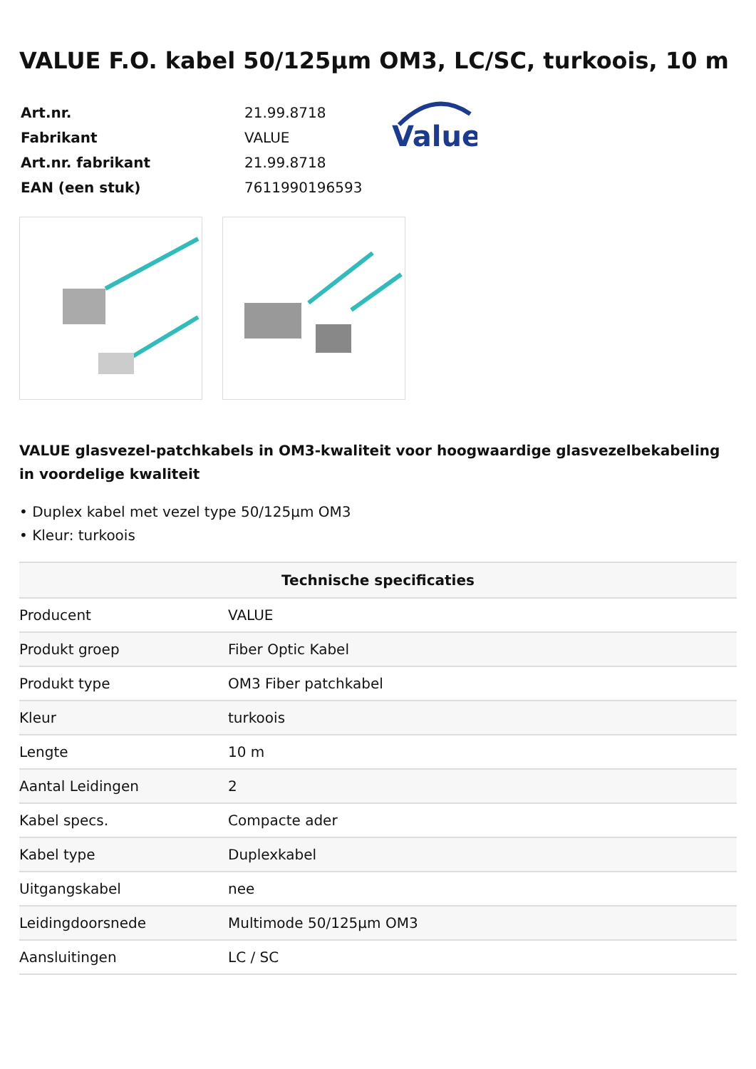VALUE F.O. kabel 50/125µm OM3, LC/SC, turkoois, 10 m
| Art.nr. | 21.99.8718 |
| Fabrikant | VALUE |
| Art.nr. fabrikant | 21.99.8718 |
| EAN (een stuk) | 7611990196593 |
Value
VALUE glasvezel-patchkabels in OM3-kwaliteit voor hoogwaardige glasvezelbekabeling in voordelige kwaliteit
• Duplex kabel met vezel type 50/125µm OM3
• Kleur: turkoois
| Technische specificaties | |
| --- | --- |
| Producent | VALUE |
| Produkt groep | Fiber Optic Kabel |
| Produkt type | OM3 Fiber patchkabel |
| Kleur | turkoois |
| Lengte | 10 m |
| Aantal Leidingen | 2 |
| Kabel specs. | Compacte ader |
| Kabel type | Duplexkabel |
| Uitgangskabel | nee |
| Leidingdoorsnede | Multimode 50/125µm OM3 |
| Aansluitingen | LC / SC |